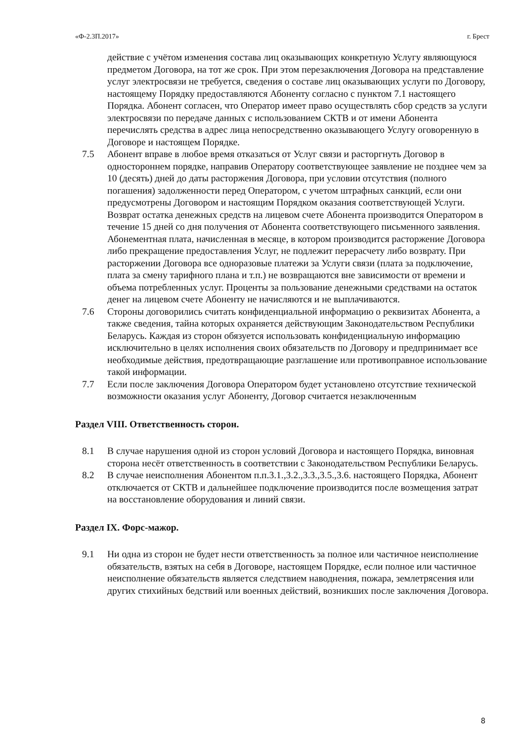«Ф-2.3П.2017» г. Брест
действие с учётом изменения состава лиц оказывающих конкретную Услугу являющуюся предметом Договора, на тот же срок. При этом перезаключения Договора на представление услуг электросвязи не требуется, сведения о составе лиц оказывающих услуги по Договору, настоящему Порядку предоставляются Абоненту согласно с пунктом 7.1 настоящего Порядка. Абонент согласен, что Оператор имеет право осуществлять сбор средств за услуги электросвязи по передаче данных с использованием СКТВ и от имени Абонента перечислять средства в адрес лица непосредственно оказывающего Услугу оговоренную в Договоре и настоящем Порядке.
7.5 Абонент вправе в любое время отказаться от Услуг связи и расторгнуть Договор в одностороннем порядке, направив Оператору соответствующее заявление не позднее чем за 10 (десять) дней до даты расторжения Договора, при условии отсутствия (полного погашения) задолженности перед Оператором, с учетом штрафных санкций, если они предусмотрены Договором и настоящим Порядком оказания соответствующей Услуги. Возврат остатка денежных средств на лицевом счете Абонента производится Оператором в течение 15 дней со дня получения от Абонента соответствующего письменного заявления. Абонементная плата, начисленная в месяце, в котором производится расторжение Договора либо прекращение предоставления Услуг, не подлежит перерасчету либо возврату. При расторжении Договора все одноразовые платежи за Услуги связи (плата за подключение, плата за смену тарифного плана и т.п.) не возвращаются вне зависимости от времени и объема потребленных услуг. Проценты за пользование денежными средствами на остаток денег на лицевом счете Абоненту не начисляются и не выплачиваются.
7.6 Стороны договорились считать конфиденциальной информацию о реквизитах Абонента, а также сведения, тайна которых охраняется действующим Законодательством Республики Беларусь. Каждая из сторон обязуется использовать конфиденциальную информацию исключительно в целях исполнения своих обязательств по Договору и предпринимает все необходимые действия, предотвращающие разглашение или противоправное использование такой информации.
7.7 Если после заключения Договора Оператором будет установлено отсутствие технической возможности оказания услуг Абоненту, Договор считается незаключенным
Раздел VIII. Ответственность сторон.
8.1 В случае нарушения одной из сторон условий Договора и настоящего Порядка, виновная сторона несёт ответственность в соответствии с Законодательством Республики Беларусь.
8.2 В случае неисполнения Абонентом п.п.3.1.,3.2.,3.3.,3.5.,3.6. настоящего Порядка, Абонент отключается от СКТВ и дальнейшее подключение производится после возмещения затрат на восстановление оборудования и линий связи.
Раздел IX. Форс-мажор.
9.1 Ни одна из сторон не будет нести ответственность за полное или частичное неисполнение обязательств, взятых на себя в Договоре, настоящем Порядке, если полное или частичное неисполнение обязательств является следствием наводнения, пожара, землетрясения или других стихийных бедствий или военных действий, возникших после заключения Договора.
8